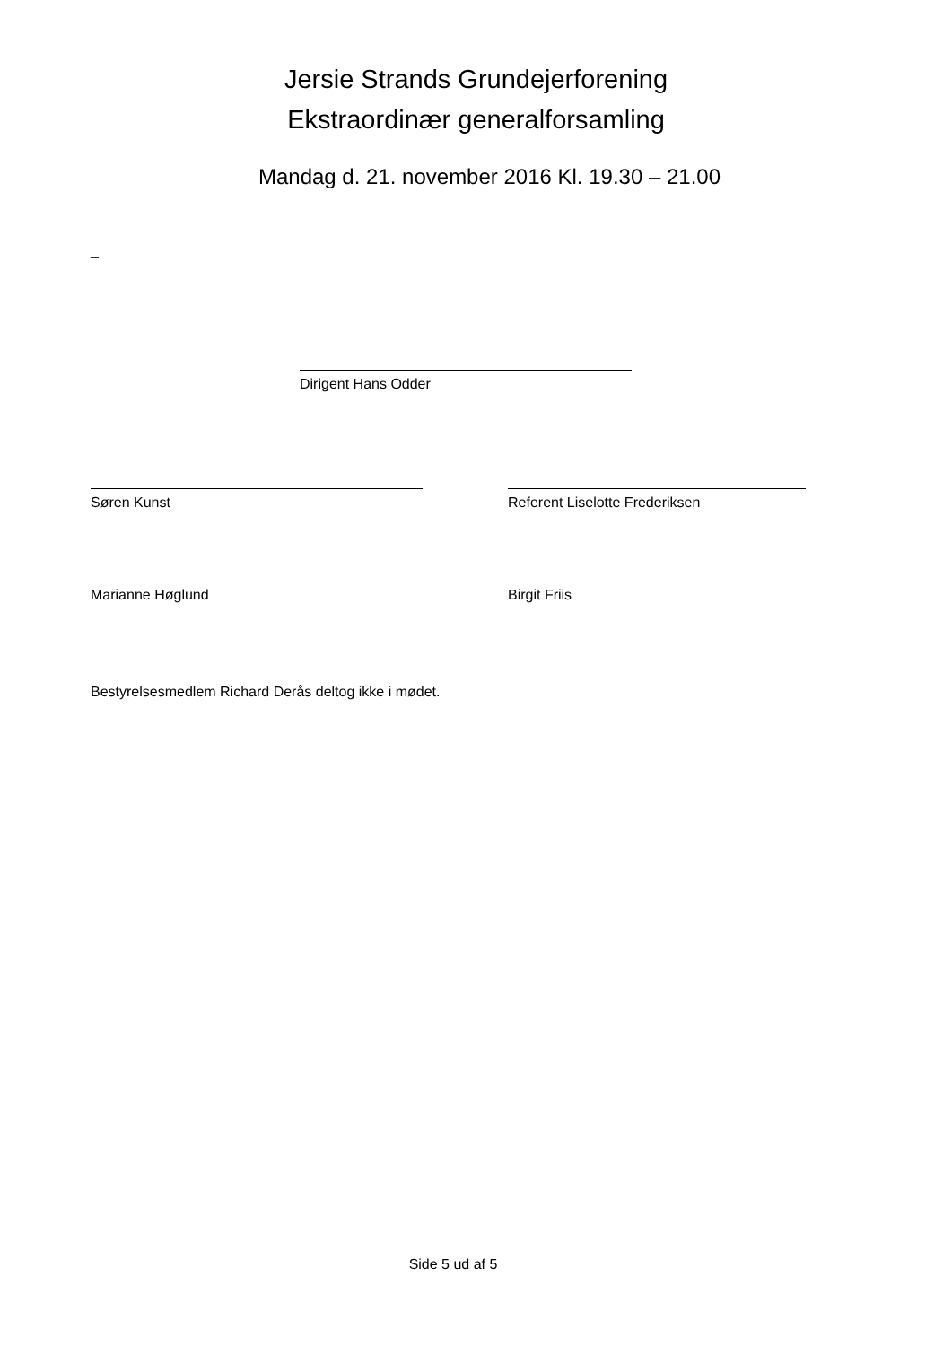Jersie Strands Grundejerforening
Ekstraordinær generalforsamling
Mandag d. 21. november 2016 Kl. 19.30 – 21.00
_
Dirigent Hans Odder
Søren Kunst Referent Liselotte Frederiksen
Marianne Høglund Birgit Friis
Bestyrelsesmedlem Richard Derås deltog ikke i mødet.
Side 5 ud af 5